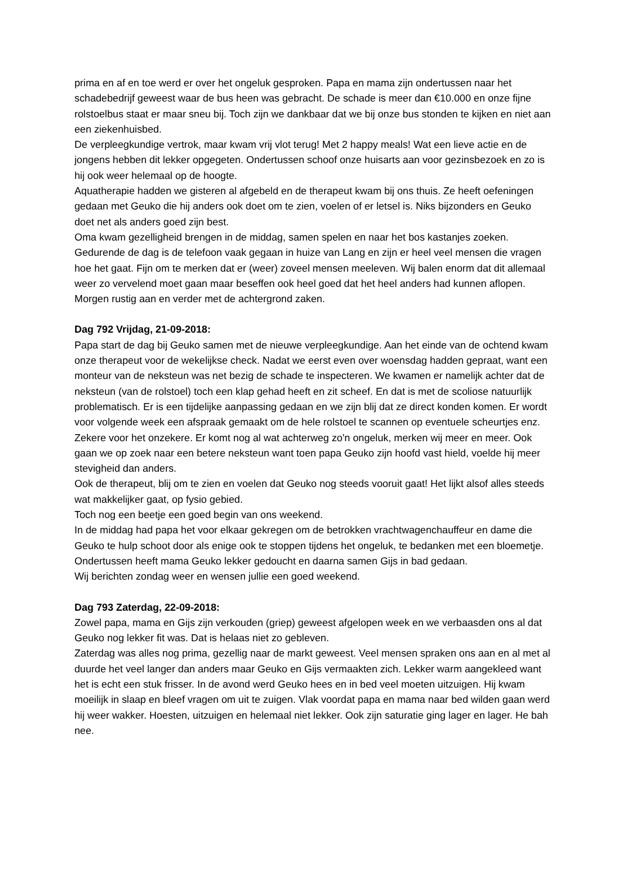prima en af en toe werd er over het ongeluk gesproken. Papa en mama zijn ondertussen naar het schadebedrijf geweest waar de bus heen was gebracht. De schade is meer dan €10.000 en onze fijne rolstoelbus staat er maar sneu bij. Toch zijn we dankbaar dat we bij onze bus stonden te kijken en niet aan een ziekenhuisbed.
De verpleegkundige vertrok, maar kwam vrij vlot terug! Met 2 happy meals! Wat een lieve actie en de jongens hebben dit lekker opgegeten. Ondertussen schoof onze huisarts aan voor gezinsbezoek en zo is hij ook weer helemaal op de hoogte.
Aquatherapie hadden we gisteren al afgebeld en de therapeut kwam bij ons thuis. Ze heeft oefeningen gedaan met Geuko die hij anders ook doet om te zien, voelen of er letsel is. Niks bijzonders en Geuko doet net als anders goed zijn best.
Oma kwam gezelligheid brengen in de middag, samen spelen en naar het bos kastanjes zoeken.
Gedurende de dag is de telefoon vaak gegaan in huize van Lang en zijn er heel veel mensen die vragen hoe het gaat. Fijn om te merken dat er (weer) zoveel mensen meeleven. Wij balen enorm dat dit allemaal weer zo vervelend moet gaan maar beseffen ook heel goed dat het heel anders had kunnen aflopen. Morgen rustig aan en verder met de achtergrond zaken.
Dag 792 Vrijdag, 21-09-2018:
Papa start de dag bij Geuko samen met de nieuwe verpleegkundige. Aan het einde van de ochtend kwam onze therapeut voor de wekelijkse check. Nadat we eerst even over woensdag hadden gepraat, want een monteur van de neksteun was net bezig de schade te inspecteren. We kwamen er namelijk achter dat de neksteun (van de rolstoel) toch een klap gehad heeft en zit scheef. En dat is met de scoliose natuurlijk problematisch. Er is een tijdelijke aanpassing gedaan en we zijn blij dat ze direct konden komen. Er wordt voor volgende week een afspraak gemaakt om de hele rolstoel te scannen op eventuele scheurtjes enz. Zekere voor het onzekere. Er komt nog al wat achterweg zo'n ongeluk, merken wij meer en meer. Ook gaan we op zoek naar een betere neksteun want toen papa Geuko zijn hoofd vast hield, voelde hij meer stevigheid dan anders.
Ook de therapeut, blij om te zien en voelen dat Geuko nog steeds vooruit gaat! Het lijkt alsof alles steeds wat makkelijker gaat, op fysio gebied.
Toch nog een beetje een goed begin van ons weekend.
In de middag had papa het voor elkaar gekregen om de betrokken vrachtwagenchauffeur en dame die Geuko te hulp schoot door als enige ook te stoppen tijdens het ongeluk, te bedanken met een bloemetje.
Ondertussen heeft mama Geuko lekker gedoucht en daarna samen Gijs in bad gedaan.
Wij berichten zondag weer en wensen jullie een goed weekend.
Dag 793 Zaterdag, 22-09-2018:
Zowel papa, mama en Gijs zijn verkouden (griep) geweest afgelopen week en we verbaasden ons al dat Geuko nog lekker fit was. Dat is helaas niet zo gebleven.
Zaterdag was alles nog prima, gezellig naar de markt geweest. Veel mensen spraken ons aan en al met al duurde het veel langer dan anders maar Geuko en Gijs vermaakten zich. Lekker warm aangekleed want het is echt een stuk frisser. In de avond werd Geuko hees en in bed veel moeten uitzuigen. Hij kwam moeilijk in slaap en bleef vragen om uit te zuigen. Vlak voordat papa en mama naar bed wilden gaan werd hij weer wakker. Hoesten, uitzuigen en helemaal niet lekker. Ook zijn saturatie ging lager en lager. He bah nee.